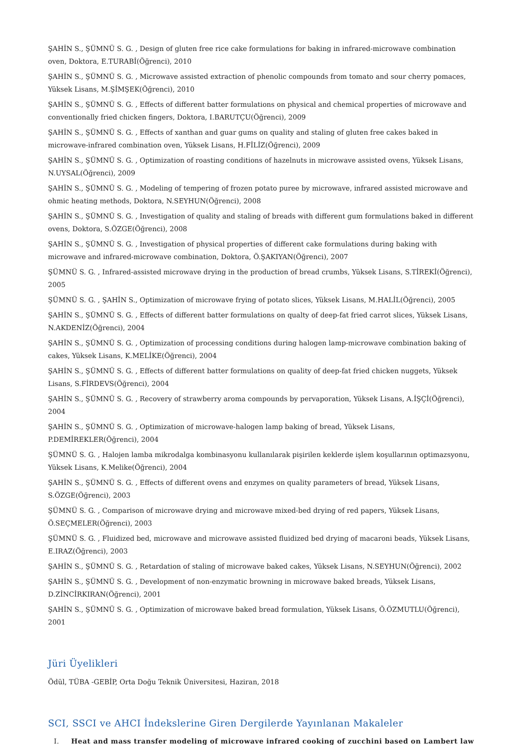ŞAHİN S., ŞÜMNÜ S. G. , Design of gluten free rice cake formulations for baking in infrared-microwave combination oven, Doktora, E.TURABİ(Öğrenci), 2010
ŞAHİN S., ŞÜMNÜ S. G. , Microwave assisted extraction of phenolic compounds from tomato and sour cherry pomaces, Yüksek Lisans, M.ŞİMŞEK(Öğrenci), 2010
ŞAHİN S., ŞÜMNÜ S. G. , Effects of different batter formulations on physical and chemical properties of microwave and conventionally fried chicken fingers, Doktora, I.BARUTÇU(Öğrenci), 2009
ŞAHİN S., ŞÜMNÜ S. G. , Effects of xanthan and guar gums on quality and staling of gluten free cakes baked in microwave-infrared combination oven, Yüksek Lisans, H.FİLİZ(Öğrenci), 2009
ŞAHİN S., ŞÜMNÜ S. G. , Optimization of roasting conditions of hazelnuts in microwave assisted ovens, Yüksek Lisans, N.UYSAL(Öğrenci), 2009
ŞAHİN S., ŞÜMNÜ S. G. , Modeling of tempering of frozen potato puree by microwave, infrared assisted microwave and ohmic heating methods, Doktora, N.SEYHUN(Öğrenci), 2008
ŞAHİN S., ŞÜMNÜ S. G. , Investigation of quality and staling of breads with different gum formulations baked in different ovens, Doktora, S.ÖZGE(Öğrenci), 2008
ŞAHİN S., ŞÜMNÜ S. G. , Investigation of physical properties of different cake formulations during baking with microwave and infrared-microwave combination, Doktora, Ö.ŞAKIYAN(Öğrenci), 2007
ŞÜMNÜ S. G. , Infrared-assisted microwave drying in the production of bread crumbs, Yüksek Lisans, S.TİREKİ(Öğrenci), 2005
ŞÜMNÜ S. G. , ŞAHİN S., Optimization of microwave frying of potato slices, Yüksek Lisans, M.HALİL(Öğrenci), 2005
ŞAHİN S., ŞÜMNÜ S. G. , Effects of different batter formulations on qualty of deep-fat fried carrot slices, Yüksek Lisans, N.AKDENİZ(Öğrenci), 2004
ŞAHİN S., ŞÜMNÜ S. G. , Optimization of processing conditions during halogen lamp-microwave combination baking of cakes, Yüksek Lisans, K.MELİKE(Öğrenci), 2004
ŞAHİN S., ŞÜMNÜ S. G. , Effects of different batter formulations on quality of deep-fat fried chicken nuggets, Yüksek Lisans, S.FİRDEVS(Öğrenci), 2004
ŞAHİN S., ŞÜMNÜ S. G. , Recovery of strawberry aroma compounds by pervaporation, Yüksek Lisans, A.İŞÇİ(Öğrenci), 2004
ŞAHİN S., ŞÜMNÜ S. G. , Optimization of microwave-halogen lamp baking of bread, Yüksek Lisans, P.DEMİREKLER(Öğrenci), 2004
ŞÜMNÜ S. G. , Halojen lamba mikrodalga kombinasyonu kullanılarak pişirilen keklerde işlem koşullarının optimazsyonu, Yüksek Lisans, K.Melike(Öğrenci), 2004
ŞAHİN S., ŞÜMNÜ S. G. , Effects of different ovens and enzymes on quality parameters of bread, Yüksek Lisans, S.ÖZGE(Öğrenci), 2003
ŞÜMNÜ S. G. , Comparison of microwave drying and microwave mixed-bed drying of red papers, Yüksek Lisans, Ö.SEÇMELER(Öğrenci), 2003
ŞÜMNÜ S. G. , Fluidized bed, microwave and microwave assisted fluidized bed drying of macaroni beads, Yüksek Lisans, E.IRAZ(Öğrenci), 2003
ŞAHİN S., ŞÜMNÜ S. G. , Retardation of staling of microwave baked cakes, Yüksek Lisans, N.SEYHUN(Öğrenci), 2002
ŞAHİN S., ŞÜMNÜ S. G. , Development of non-enzymatic browning in microwave baked breads, Yüksek Lisans, D.ZİNCİRKIRAN(Öğrenci), 2001
ŞAHİN S., ŞÜMNÜ S. G. , Optimization of microwave baked bread formulation, Yüksek Lisans, Ö.ÖZMUTLU(Öğrenci), 2001
Jüri Üyelikleri
Ödül, TÜBA -GEBİP, Orta Doğu Teknik Üniversitesi, Haziran, 2018
SCI, SSCI ve AHCI İndekslerine Giren Dergilerde Yayınlanan Makaleler
I. Heat and mass transfer modeling of microwave infrared cooking of zucchini based on Lambert law